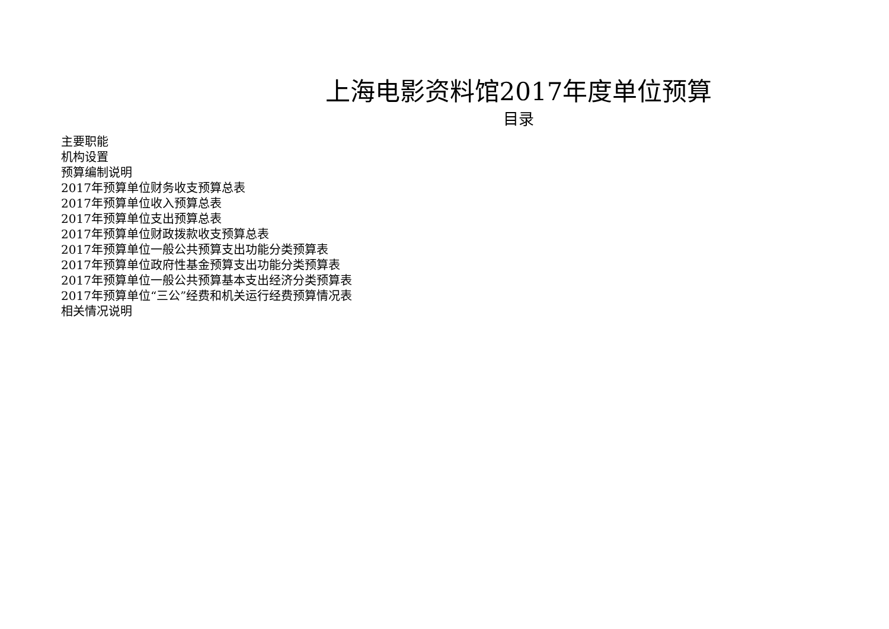上海电影资料馆2017年度单位预算
目录
主要职能
机构设置
预算编制说明
2017年预算单位财务收支预算总表
2017年预算单位收入预算总表
2017年预算单位支出预算总表
2017年预算单位财政拨款收支预算总表
2017年预算单位一般公共预算支出功能分类预算表
2017年预算单位政府性基金预算支出功能分类预算表
2017年预算单位一般公共预算基本支出经济分类预算表
2017年预算单位“三公”经费和机关运行经费预算情况表
相关情况说明